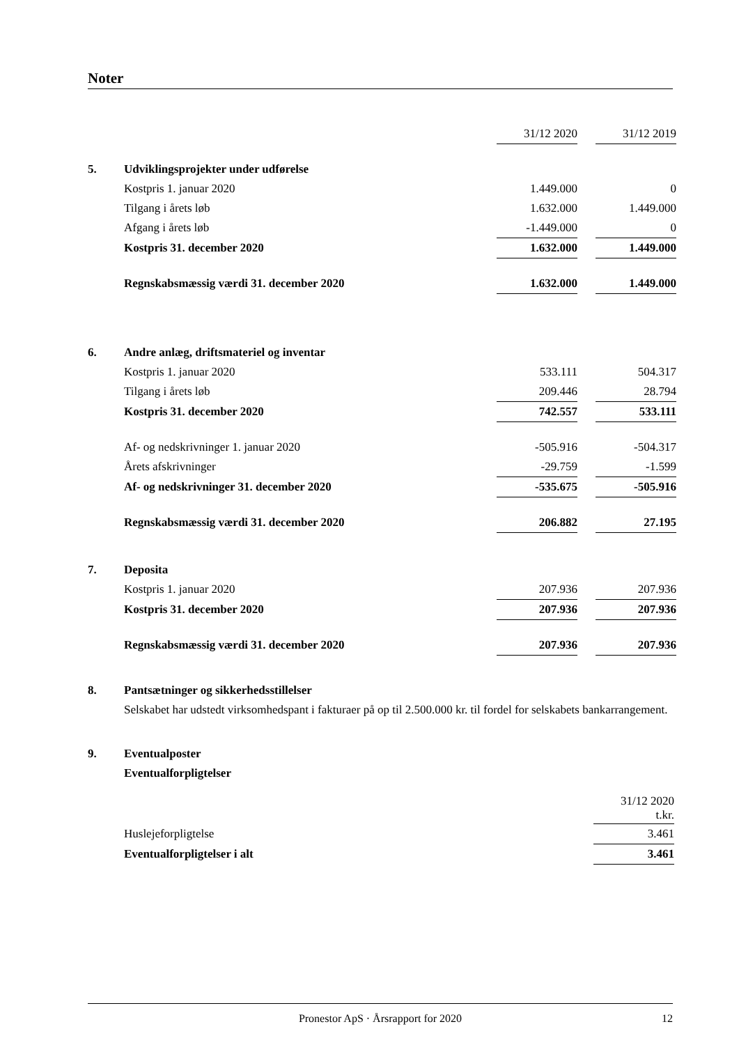Noter
| | | 31/12 2020 | | 31/12 2019 |
| 5. | Udviklingsprojekter under udførelse | | | |
| | Kostpris 1. januar 2020 | 1.449.000 | | 0 |
| | Tilgang i årets løb | 1.632.000 | | 1.449.000 |
| | Afgang i årets løb | -1.449.000 | | 0 |
| | Kostpris 31. december 2020 | 1.632.000 | | 1.449.000 |
| | Regnskabsmæssig værdi 31. december 2020 | 1.632.000 | | 1.449.000 |
| 6. | Andre anlæg, driftsmateriel og inventar | | | |
| | Kostpris 1. januar 2020 | 533.111 | | 504.317 |
| | Tilgang i årets løb | 209.446 | | 28.794 |
| | Kostpris 31. december 2020 | 742.557 | | 533.111 |
| | Af- og nedskrivninger 1. januar 2020 | -505.916 | | -504.317 |
| | Årets afskrivninger | -29.759 | | -1.599 |
| | Af- og nedskrivninger 31. december 2020 | -535.675 | | -505.916 |
| | Regnskabsmæssig værdi 31. december 2020 | 206.882 | | 27.195 |
| 7. | Deposita | | | |
| | Kostpris 1. januar 2020 | 207.936 | | 207.936 |
| | Kostpris 31. december 2020 | 207.936 | | 207.936 |
| | Regnskabsmæssig værdi 31. december 2020 | 207.936 | | 207.936 |
8. Pantsætninger og sikkerhedsstillelser
Selskabet har udstedt virksomhedspant i fakturaer på op til 2.500.000 kr. til fordel for selskabets bankarrangement.
9. Eventualposter
Eventualforpligtelser
| | 31/12 2020 t.kr. |
| Huslejeforpligtelse | 3.461 |
| Eventualforpligtelser i alt | 3.461 |
Pronestor ApS · Årsrapport for 2020 12